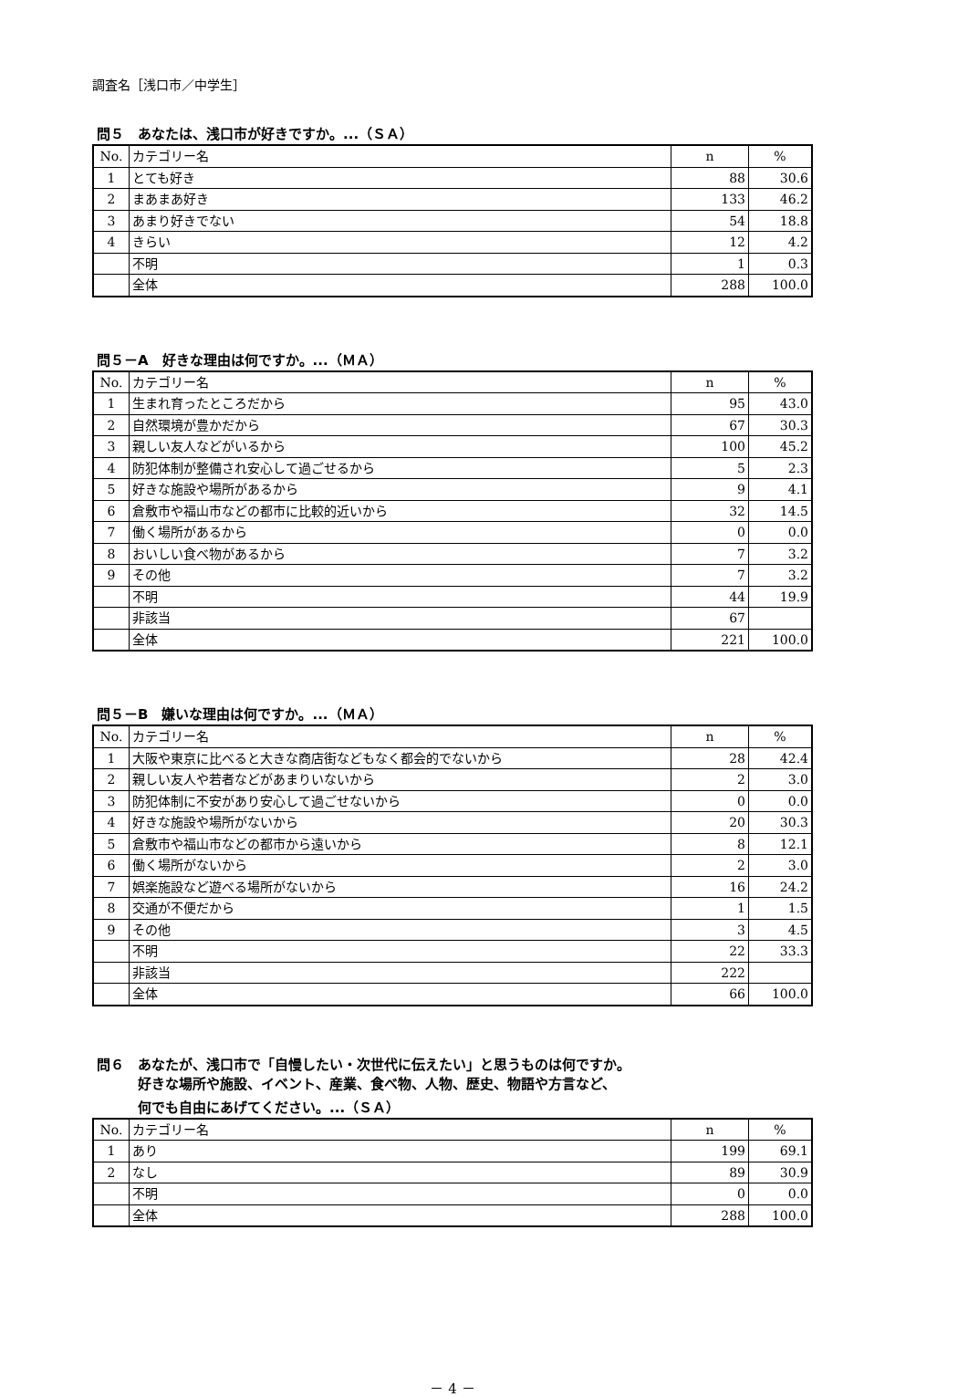調査名［浅口市／中学生］
問５　あなたは、浅口市が好きですか。...（ＳＡ）
| No. | カテゴリー名 | n | % |
| 1 | とても好き | 88 | 30.6 |
| 2 | まあまあ好き | 133 | 46.2 |
| 3 | あまり好きでない | 54 | 18.8 |
| 4 | きらい | 12 | 4.2 |
| | 不明 | 1 | 0.3 |
| | 全体 | 288 | 100.0 |
問５－A　好きな理由は何ですか。...（ＭＡ）
| No. | カテゴリー名 | n | % |
| 1 | 生まれ育ったところだから | 95 | 43.0 |
| 2 | 自然環境が豊かだから | 67 | 30.3 |
| 3 | 親しい友人などがいるから | 100 | 45.2 |
| 4 | 防犯体制が整備され安心して過ごせるから | 5 | 2.3 |
| 5 | 好きな施設や場所があるから | 9 | 4.1 |
| 6 | 倉敷市や福山市などの都市に比較的近いから | 32 | 14.5 |
| 7 | 働く場所があるから | 0 | 0.0 |
| 8 | おいしい食べ物があるから | 7 | 3.2 |
| 9 | その他 | 7 | 3.2 |
| | 不明 | 44 | 19.9 |
| | 非該当 | 67 | |
| | 全体 | 221 | 100.0 |
問５－B　嫌いな理由は何ですか。...（ＭＡ）
| No. | カテゴリー名 | n | % |
| 1 | 大阪や東京に比べると大きな商店街などもなく都会的でないから | 28 | 42.4 |
| 2 | 親しい友人や若者などがあまりいないから | 2 | 3.0 |
| 3 | 防犯体制に不安があり安心して過ごせないから | 0 | 0.0 |
| 4 | 好きな施設や場所がないから | 20 | 30.3 |
| 5 | 倉敷市や福山市などの都市から遠いから | 8 | 12.1 |
| 6 | 働く場所がないから | 2 | 3.0 |
| 7 | 娯楽施設など遊べる場所がないから | 16 | 24.2 |
| 8 | 交通が不便だから | 1 | 1.5 |
| 9 | その他 | 3 | 4.5 |
| | 不明 | 22 | 33.3 |
| | 非該当 | 222 | |
| | 全体 | 66 | 100.0 |
問６　あなたが、浅口市で「自慢したい・次世代に伝えたい」と思うものは何ですか。
　　　好きな場所や施設、イベント、産業、食べ物、人物、歴史、物語や方言など、
　　　何でも自由にあげてください。...（ＳＡ）
| No. | カテゴリー名 | n | % |
| 1 | あり | 199 | 69.1 |
| 2 | なし | 89 | 30.9 |
| | 不明 | 0 | 0.0 |
| | 全体 | 288 | 100.0 |
－ 4 －